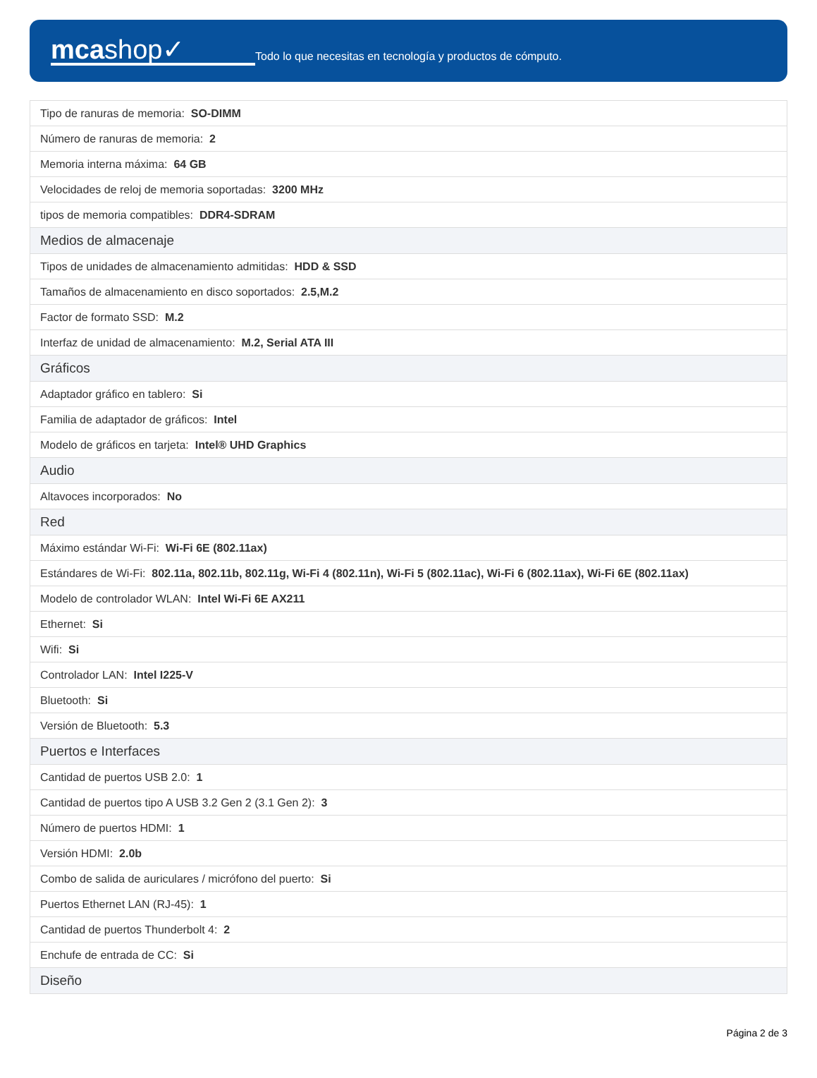mcashop✓
Todo lo que necesitas en tecnología y productos de cómputo.
| Tipo de ranuras de memoria: SO-DIMM |
| Número de ranuras de memoria: 2 |
| Memoria interna máxima: 64 GB |
| Velocidades de reloj de memoria soportadas: 3200 MHz |
| tipos de memoria compatibles: DDR4-SDRAM |
| Medios de almacenaje |
| Tipos de unidades de almacenamiento admitidas: HDD & SSD |
| Tamaños de almacenamiento en disco soportados: 2.5,M.2 |
| Factor de formato SSD: M.2 |
| Interfaz de unidad de almacenamiento: M.2, Serial ATA III |
| Gráficos |
| Adaptador gráfico en tablero: Si |
| Familia de adaptador de gráficos: Intel |
| Modelo de gráficos en tarjeta: Intel® UHD Graphics |
| Audio |
| Altavoces incorporados: No |
| Red |
| Máximo estándar Wi-Fi: Wi-Fi 6E (802.11ax) |
| Estándares de Wi-Fi: 802.11a, 802.11b, 802.11g, Wi-Fi 4 (802.11n), Wi-Fi 5 (802.11ac), Wi-Fi 6 (802.11ax), Wi-Fi 6E (802.11ax) |
| Modelo de controlador WLAN: Intel Wi-Fi 6E AX211 |
| Ethernet: Si |
| Wifi: Si |
| Controlador LAN: Intel I225-V |
| Bluetooth: Si |
| Versión de Bluetooth: 5.3 |
| Puertos e Interfaces |
| Cantidad de puertos USB 2.0: 1 |
| Cantidad de puertos tipo A USB 3.2 Gen 2 (3.1 Gen 2): 3 |
| Número de puertos HDMI: 1 |
| Versión HDMI: 2.0b |
| Combo de salida de auriculares / micrófono del puerto: Si |
| Puertos Ethernet LAN (RJ-45): 1 |
| Cantidad de puertos Thunderbolt 4: 2 |
| Enchufe de entrada de CC: Si |
| Diseño |
Página 2 de 3